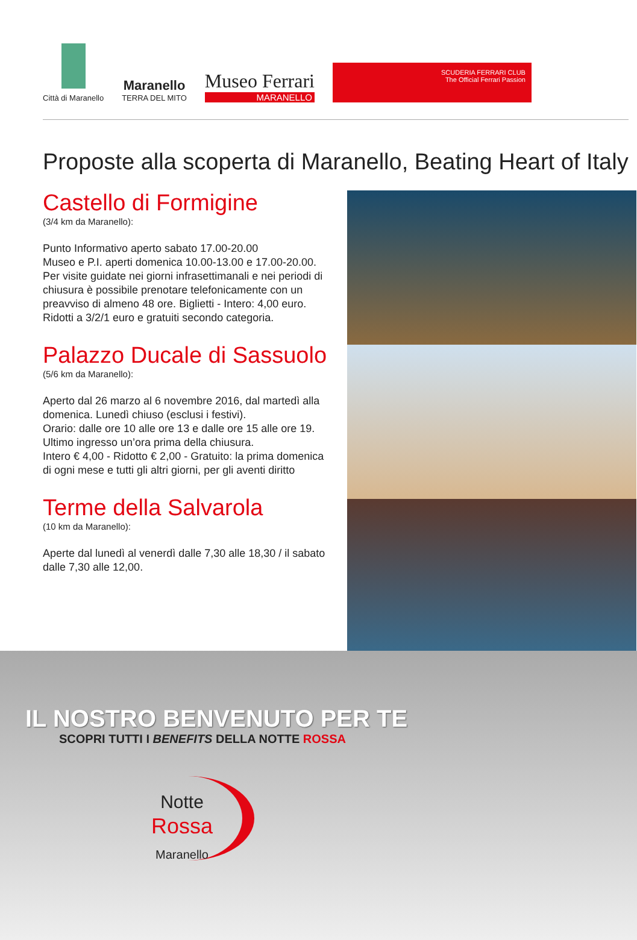Città di Maranello
Maranello
TERRA DEL MITO
Museo Ferrari
MARANELLO
SCUDERIA FERRARI CLUB
The Official Ferrari Passion
Proposte alla scoperta di Maranello, Beating Heart of Italy
Castello di Formigine
(3/4 km da Maranello):
Punto Informativo aperto sabato 17.00-20.00
Museo e P.I. aperti domenica 10.00-13.00 e 17.00-20.00. Per visite guidate nei giorni infrasettimanali e nei periodi di chiusura è possibile prenotare telefonicamente con un preavviso di almeno 48 ore. Biglietti - Intero: 4,00 euro. Ridotti a 3/2/1 euro e gratuiti secondo categoria.
Palazzo Ducale di Sassuolo
(5/6 km da Maranello):
Aperto dal 26 marzo al 6 novembre 2016, dal martedì alla domenica. Lunedì chiuso (esclusi i festivi).
Orario: dalle ore 10 alle ore 13 e dalle ore 15 alle ore 19.
Ultimo ingresso un’ora prima della chiusura.
Intero € 4,00 - Ridotto € 2,00 - Gratuito: la prima domenica di ogni mese e tutti gli altri giorni, per gli aventi diritto
Terme della Salvarola
(10 km da Maranello):
Aperte dal lunedì al venerdì dalle 7,30 alle 18,30 / il sabato dalle 7,30 alle 12,00.
IL NOSTRO BENVENUTO PER TE
SCOPRI TUTTI I BENEFITS DELLA NOTTE ROSSA
Notte
Rossa
Maranello